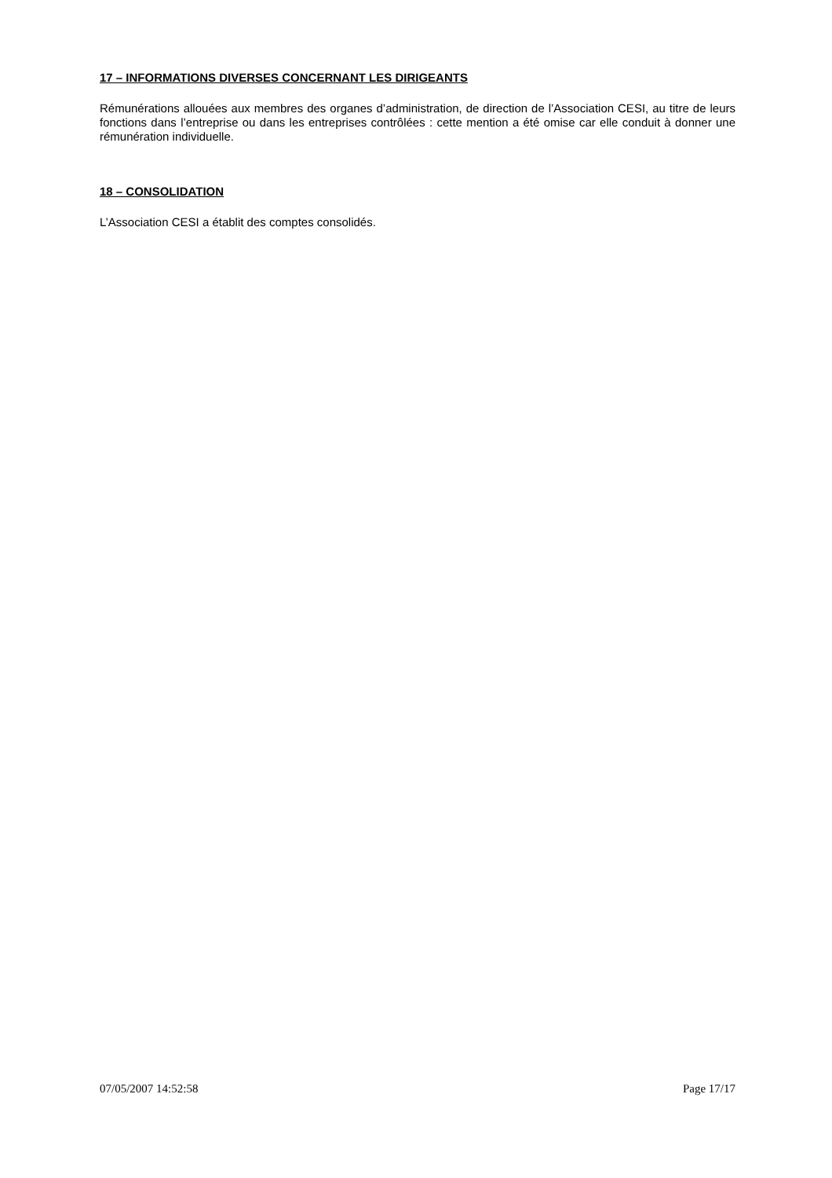17 – INFORMATIONS DIVERSES CONCERNANT LES DIRIGEANTS
Rémunérations allouées aux membres des organes d’administration, de direction de l’Association CESI, au titre de leurs fonctions dans l’entreprise ou dans les entreprises contrôlées : cette mention a été omise car elle conduit à donner une rémunération individuelle.
18 – CONSOLIDATION
L’Association CESI a établit des comptes consolidés.
07/05/2007 14:52:58 Page 17/17